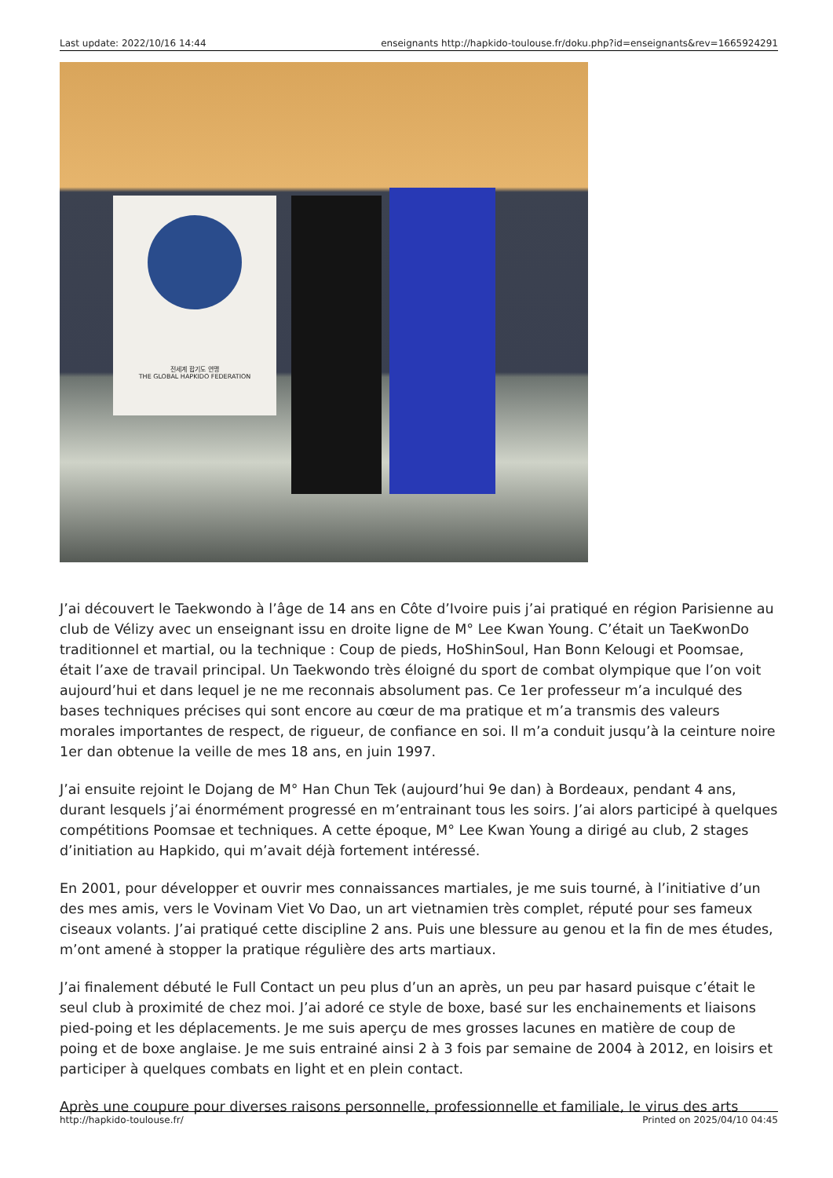Last update: 2022/10/16 14:44 enseignants http://hapkido-toulouse.fr/doku.php?id=enseignants&rev=1665924291
전세계 합기도 연맹
THE GLOBAL HAPKIDO FEDERATION
J’ai découvert le Taekwondo à l’âge de 14 ans en Côte d’Ivoire puis j’ai pratiqué en région Parisienne au club de Vélizy avec un enseignant issu en droite ligne de M° Lee Kwan Young. C’était un TaeKwonDo traditionnel et martial, ou la technique : Coup de pieds, HoShinSoul, Han Bonn Kelougi et Poomsae, était l’axe de travail principal. Un Taekwondo très éloigné du sport de combat olympique que l’on voit aujourd’hui et dans lequel je ne me reconnais absolument pas. Ce 1er professeur m’a inculqué des bases techniques précises qui sont encore au cœur de ma pratique et m’a transmis des valeurs morales importantes de respect, de rigueur, de confiance en soi. Il m’a conduit jusqu’à la ceinture noire 1er dan obtenue la veille de mes 18 ans, en juin 1997.
J’ai ensuite rejoint le Dojang de M° Han Chun Tek (aujourd’hui 9e dan) à Bordeaux, pendant 4 ans, durant lesquels j’ai énormément progressé en m’entrainant tous les soirs. J’ai alors participé à quelques compétitions Poomsae et techniques. A cette époque, M° Lee Kwan Young a dirigé au club, 2 stages d’initiation au Hapkido, qui m’avait déjà fortement intéressé.
En 2001, pour développer et ouvrir mes connaissances martiales, je me suis tourné, à l’initiative d’un des mes amis, vers le Vovinam Viet Vo Dao, un art vietnamien très complet, réputé pour ses fameux ciseaux volants. J’ai pratiqué cette discipline 2 ans. Puis une blessure au genou et la fin de mes études, m’ont amené à stopper la pratique régulière des arts martiaux.
J’ai finalement débuté le Full Contact un peu plus d’un an après, un peu par hasard puisque c’était le seul club à proximité de chez moi. J’ai adoré ce style de boxe, basé sur les enchainements et liaisons pied-poing et les déplacements. Je me suis aperçu de mes grosses lacunes en matière de coup de poing et de boxe anglaise. Je me suis entrainé ainsi 2 à 3 fois par semaine de 2004 à 2012, en loisirs et participer à quelques combats en light et en plein contact.
Après une coupure pour diverses raisons personnelle, professionnelle et familiale, le virus des arts
http://hapkido-toulouse.fr/ Printed on 2025/04/10 04:45